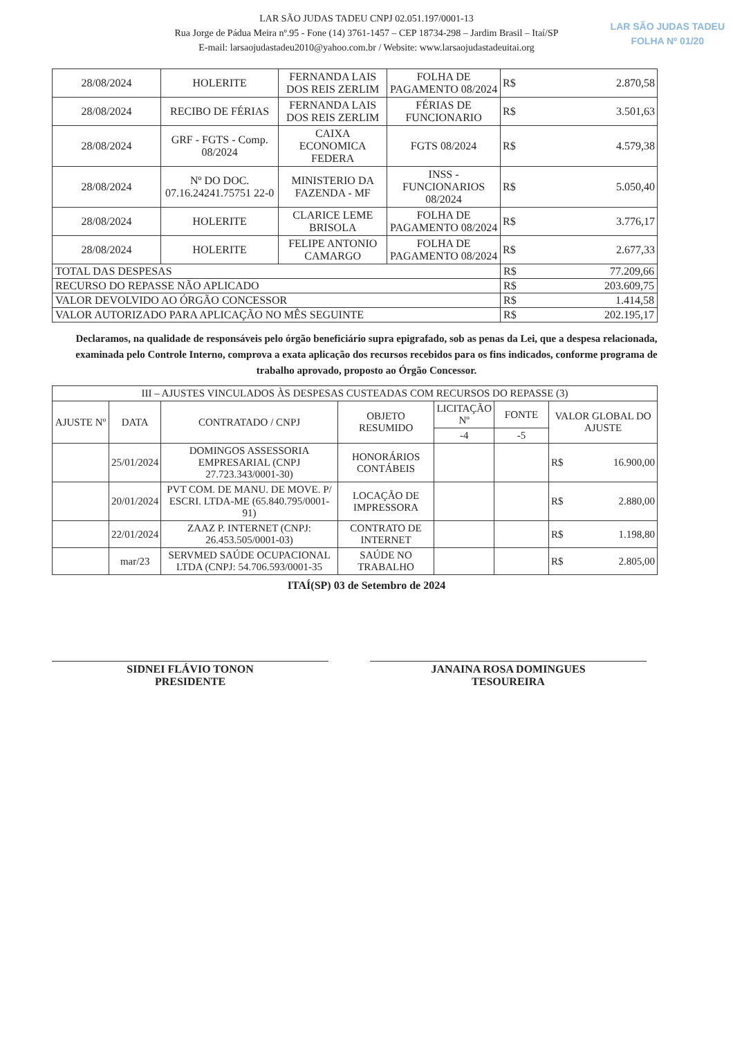LAR SÃO JUDAS TADEU CNPJ 02.051.197/0001-13
Rua Jorge de Pádua Meira nº.95 - Fone (14) 3761-1457 – CEP 18734-298 – Jardim Brasil – Itaí/SP
E-mail: larsaojudastadeu2010@yahoo.com.br / Website: www.larsaojudastadeuitai.org
LAR SÃO JUDAS TADEU
FOLHA Nº 01/20
| 28/08/2024 | HOLERITE | FERNANDA LAIS DOS REIS ZERLIM | FOLHA DE PAGAMENTO 08/2024 | R$ 2.870,58 |
| 28/08/2024 | RECIBO DE FÉRIAS | FERNANDA LAIS DOS REIS ZERLIM | FÉRIAS DE FUNCIONARIO | R$ 3.501,63 |
| 28/08/2024 | GRF - FGTS - Comp. 08/2024 | CAIXA ECONOMICA FEDERA | FGTS 08/2024 | R$ 4.579,38 |
| 28/08/2024 | Nº DO DOC. 07.16.24241.75751 22-0 | MINISTERIO DA FAZENDA - MF | INSS - FUNCIONARIOS 08/2024 | R$ 5.050,40 |
| 28/08/2024 | HOLERITE | CLARICE LEME BRISOLA | FOLHA DE PAGAMENTO 08/2024 | R$ 3.776,17 |
| 28/08/2024 | HOLERITE | FELIPE ANTONIO CAMARGO | FOLHA DE PAGAMENTO 08/2024 | R$ 2.677,33 |
| TOTAL DAS DESPESAS | | | | R$ 77.209,66 |
| RECURSO DO REPASSE NÃO APLICADO | | | | R$ 203.609,75 |
| VALOR DEVOLVIDO AO ÓRGÃO CONCESSOR | | | | R$ 1.414,58 |
| VALOR AUTORIZADO PARA APLICAÇÃO NO MÊS SEGUINTE | | | | R$ 202.195,17 |
Declaramos, na qualidade de responsáveis pelo órgão beneficiário supra epigrafado, sob as penas da Lei, que a despesa relacionada, examinada pelo Controle Interno, comprova a exata aplicação dos recursos recebidos para os fins indicados, conforme programa de trabalho aprovado, proposto ao Órgão Concessor.
| III – AJUSTES VINCULADOS ÀS DESPESAS CUSTEADAS COM RECURSOS DO REPASSE (3) | | | | | | |
| --- | --- | --- | --- | --- | --- | --- |
| AJUSTE Nº | DATA | CONTRATADO / CNPJ | OBJETO RESUMIDO | LICITAÇÃO Nº | FONTE | VALOR GLOBAL DO AJUSTE |
| | | | | -4 | -5 | |
| | 25/01/2024 | DOMINGOS ASSESSORIA EMPRESARIAL (CNPJ 27.723.343/0001-30) | HONORÁRIOS CONTÁBEIS | | | R$ 16.900,00 |
| | 20/01/2024 | PVT COM. DE MANU. DE MOVE. P/ ESCRI. LTDA-ME (65.840.795/0001-91) | LOCAÇÃO DE IMPRESSORA | | | R$ 2.880,00 |
| | 22/01/2024 | ZAAZ P. INTERNET (CNPJ: 26.453.505/0001-03) | CONTRATO DE INTERNET | | | R$ 1.198,80 |
| | mar/23 | SERVMED SAÚDE OCUPACIONAL LTDA (CNPJ: 54.706.593/0001-35 | SAÚDE NO TRABALHO | | | R$ 2.805,00 |
ITAÍ(SP) 03 de Setembro de 2024
SIDNEI FLÁVIO TONON
PRESIDENTE
JANAINA ROSA DOMINGUES
TESOUREIRA